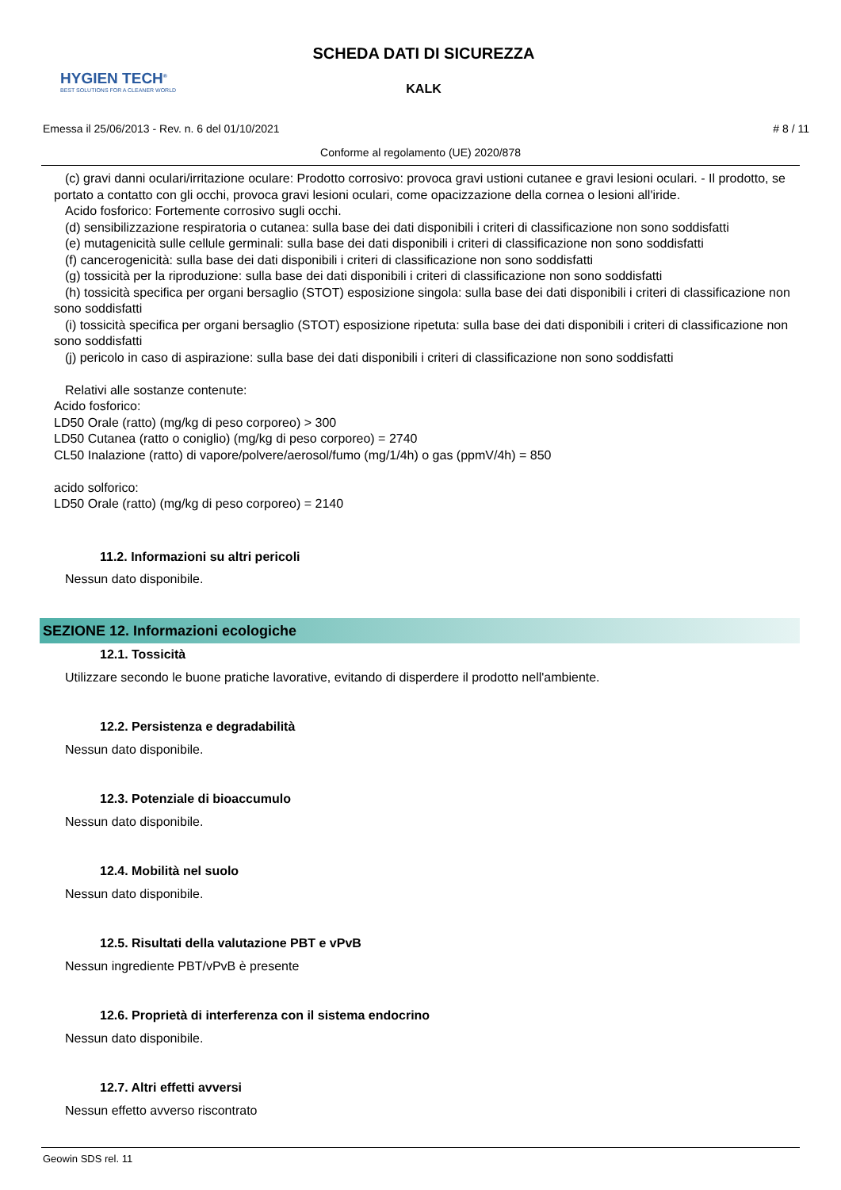HYGIEN TECH<sup>®</sup>
BEST SOLUTIONS FOR A CLEANER WORLD
SCHEDA DATI DI SICUREZZA
KALK
Emessa il 25/06/2013 - Rev. n. 6 del 01/10/2021 # 8 / 11
Conforme al regolamento (UE) 2020/878
(c) gravi danni oculari/irritazione oculare: Prodotto corrosivo: provoca gravi ustioni cutanee e gravi lesioni oculari. - Il prodotto, se portato a contatto con gli occhi, provoca gravi lesioni oculari, come opacizzazione della cornea o lesioni all'iride.
Acido fosforico: Fortemente corrosivo sugli occhi.
(d) sensibilizzazione respiratoria o cutanea: sulla base dei dati disponibili i criteri di classificazione non sono soddisfatti
(e) mutagenicità sulle cellule germinali: sulla base dei dati disponibili i criteri di classificazione non sono soddisfatti
(f) cancerogenicità: sulla base dei dati disponibili i criteri di classificazione non sono soddisfatti
(g) tossicità per la riproduzione: sulla base dei dati disponibili i criteri di classificazione non sono soddisfatti
(h) tossicità specifica per organi bersaglio (STOT) esposizione singola: sulla base dei dati disponibili i criteri di classificazione non sono soddisfatti
(i) tossicità specifica per organi bersaglio (STOT) esposizione ripetuta: sulla base dei dati disponibili i criteri di classificazione non sono soddisfatti
(j) pericolo in caso di aspirazione: sulla base dei dati disponibili i criteri di classificazione non sono soddisfatti
Relativi alle sostanze contenute:
Acido fosforico:
LD50 Orale (ratto) (mg/kg di peso corporeo) > 300
LD50 Cutanea (ratto o coniglio) (mg/kg di peso corporeo) = 2740
CL50 Inalazione (ratto) di vapore/polvere/aerosol/fumo (mg/1/4h) o gas (ppmV/4h) = 850
acido solforico:
LD50 Orale (ratto) (mg/kg di peso corporeo) = 2140
11.2. Informazioni su altri pericoli
Nessun dato disponibile.
SEZIONE 12. Informazioni ecologiche
12.1. Tossicità
Utilizzare secondo le buone pratiche lavorative, evitando di disperdere il prodotto nell'ambiente.
12.2. Persistenza e degradabilità
Nessun dato disponibile.
12.3. Potenziale di bioaccumulo
Nessun dato disponibile.
12.4. Mobilità nel suolo
Nessun dato disponibile.
12.5. Risultati della valutazione PBT e vPvB
Nessun ingrediente PBT/vPvB è presente
12.6. Proprietà di interferenza con il sistema endocrino
Nessun dato disponibile.
12.7. Altri effetti avversi
Nessun effetto avverso riscontrato
Geowin SDS rel. 11